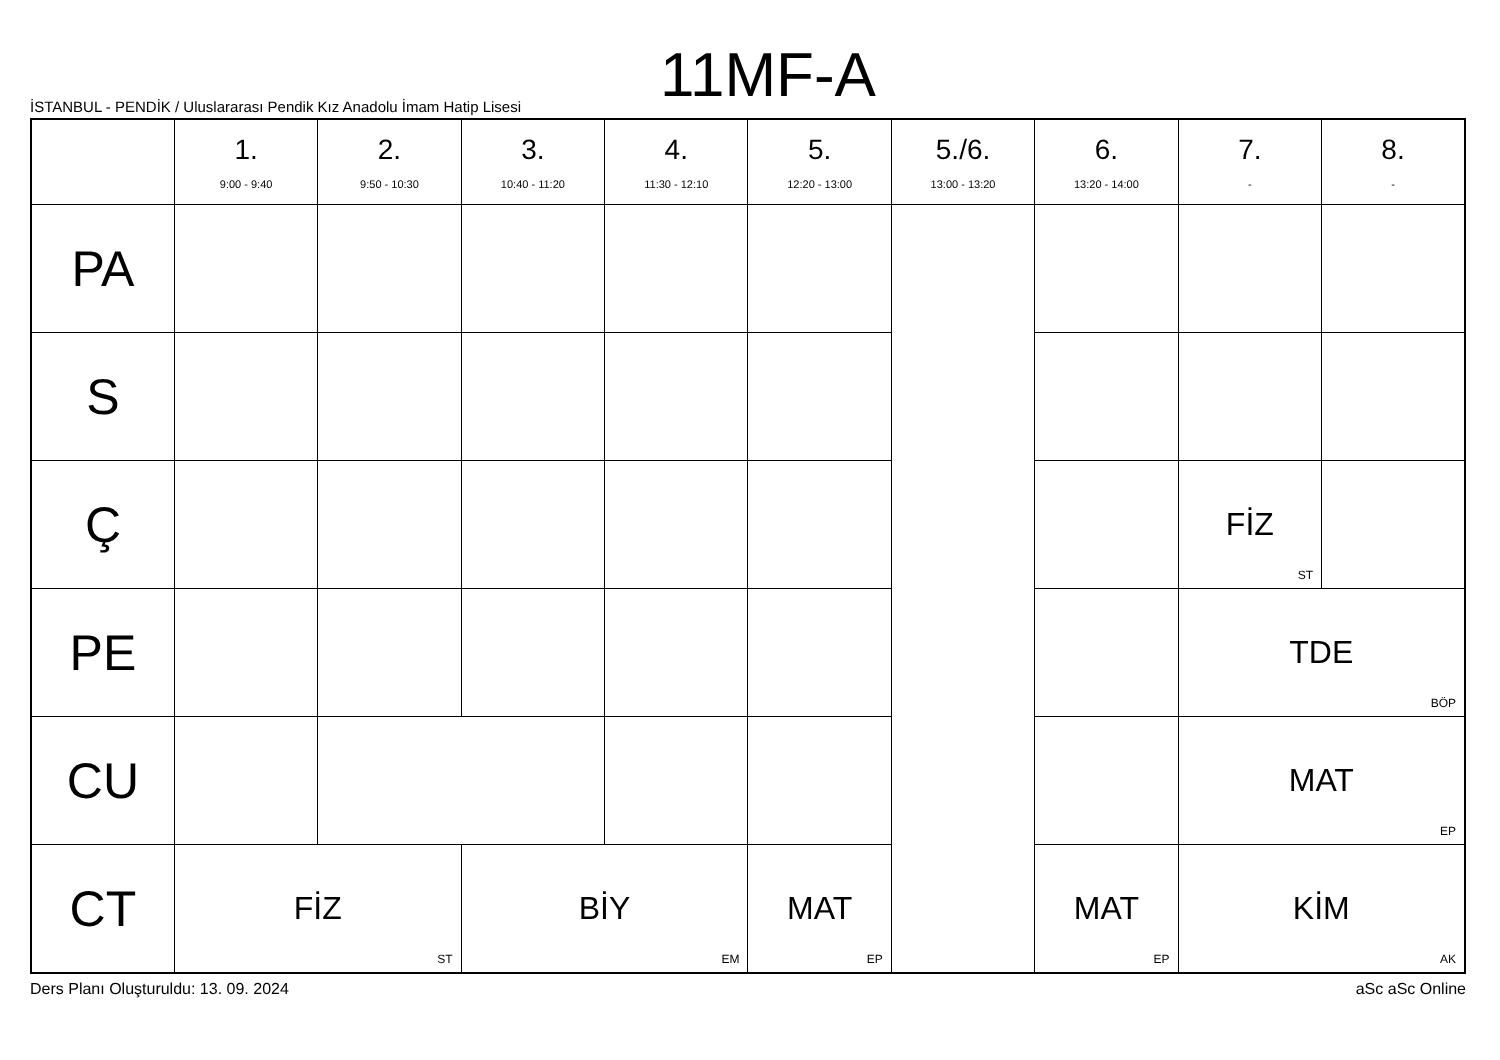11MF-A
İSTANBUL - PENDİK / Uluslararası Pendik Kız Anadolu İmam Hatip Lisesi
| | 1. 9:00 - 9:40 | 2. 9:50 - 10:30 | 3. 10:40 - 11:20 | 4. 11:30 - 12:10 | 5. 12:20 - 13:00 | 5./6. 13:00 - 13:20 | 6. 13:20 - 14:00 | 7. - | 8. - |
| --- | --- | --- | --- | --- | --- | --- | --- | --- | --- |
| PA | | | | | | | | | |
| S | | | | | | | | | |
| Ç | | | | | | | | FİZ ST | |
| PE | | | | | | | | TDE BÖP | |
| CU | | | | | | | | MAT EP | |
| CT | FİZ ST | | BİY EM | | MAT EP | | MAT EP | KİM AK | |
Ders Planı Oluşturuldu: 13. 09. 2024 aSc aSc Online